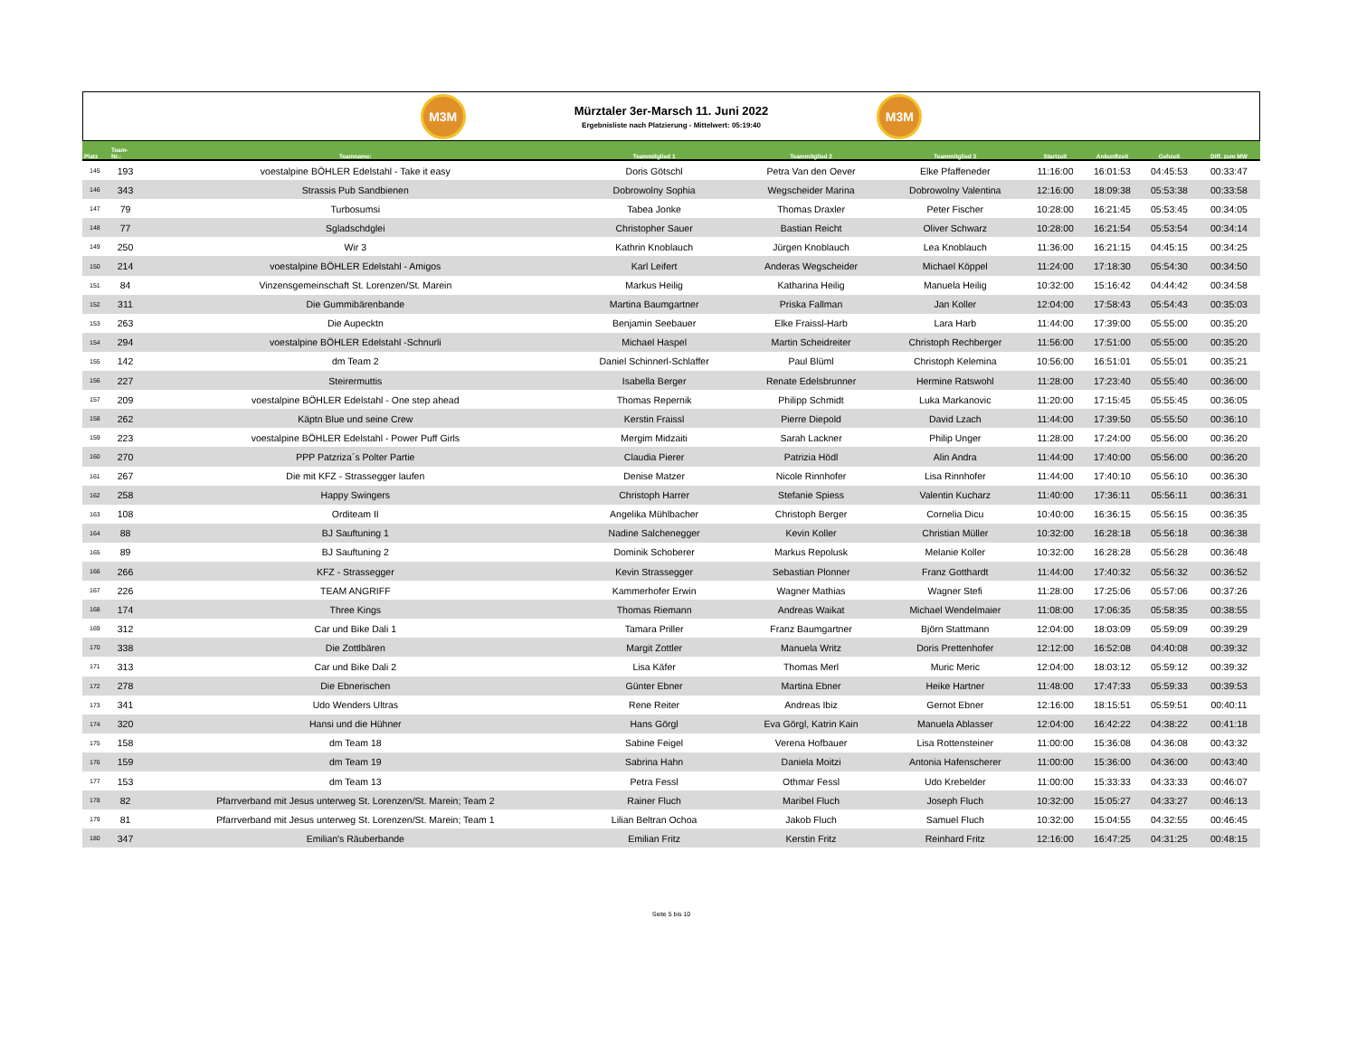M3M
Mürztaler 3er-Marsch 11. Juni 2022
Ergebnisliste nach Platzierung - Mittelwert: 05:19:40
M3M
| Platz | Team- Nr.: | Teamname: | Teammitglied 1 | Teammitglied 2 | Teammitglied 3 | Startzeit | Ankunftzeit | Gehzeit | Diff. zum MW |
| --- | --- | --- | --- | --- | --- | --- | --- | --- | --- |
| 145 | 193 | voestalpine BÖHLER Edelstahl - Take it easy | Doris Götschl | Petra Van den Oever | Elke Pfaffeneder | 11:16:00 | 16:01:53 | 04:45:53 | 00:33:47 |
| 146 | 343 | Strassis Pub Sandbienen | Dobrowolny Sophia | Wegscheider Marina | Dobrowolny Valentina | 12:16:00 | 18:09:38 | 05:53:38 | 00:33:58 |
| 147 | 79 | Turbosumsi | Tabea Jonke | Thomas Draxler | Peter Fischer | 10:28:00 | 16:21:45 | 05:53:45 | 00:34:05 |
| 148 | 77 | Sgladschdglei | Christopher Sauer | Bastian Reicht | Oliver Schwarz | 10:28:00 | 16:21:54 | 05:53:54 | 00:34:14 |
| 149 | 250 | Wir 3 | Kathrin Knoblauch | Jürgen Knoblauch | Lea Knoblauch | 11:36:00 | 16:21:15 | 04:45:15 | 00:34:25 |
| 150 | 214 | voestalpine BÖHLER Edelstahl - Amigos | Karl Leifert | Anderas Wegscheider | Michael Köppel | 11:24:00 | 17:18:30 | 05:54:30 | 00:34:50 |
| 151 | 84 | Vinzensgemeinschaft St. Lorenzen/St. Marein | Markus Heilig | Katharina Heilig | Manuela Heilig | 10:32:00 | 15:16:42 | 04:44:42 | 00:34:58 |
| 152 | 311 | Die Gummibärenbande | Martina Baumgartner | Priska Fallman | Jan Koller | 12:04:00 | 17:58:43 | 05:54:43 | 00:35:03 |
| 153 | 263 | Die Aupecktn | Benjamin Seebauer | Elke Fraissl-Harb | Lara Harb | 11:44:00 | 17:39:00 | 05:55:00 | 00:35:20 |
| 154 | 294 | voestalpine BÖHLER Edelstahl -Schnurli | Michael Haspel | Martin Scheidreiter | Christoph Rechberger | 11:56:00 | 17:51:00 | 05:55:00 | 00:35:20 |
| 155 | 142 | dm Team 2 | Daniel Schinnerl-Schlaffer | Paul Blüml | Christoph Kelemina | 10:56:00 | 16:51:01 | 05:55:01 | 00:35:21 |
| 156 | 227 | Steirermuttis | Isabella Berger | Renate Edelsbrunner | Hermine Ratswohl | 11:28:00 | 17:23:40 | 05:55:40 | 00:36:00 |
| 157 | 209 | voestalpine BÖHLER Edelstahl - One step ahead | Thomas Repernik | Philipp Schmidt | Luka Markanovic | 11:20:00 | 17:15:45 | 05:55:45 | 00:36:05 |
| 158 | 262 | Käptn Blue und seine Crew | Kerstin Fraissl | Pierre Diepold | David Lzach | 11:44:00 | 17:39:50 | 05:55:50 | 00:36:10 |
| 159 | 223 | voestalpine BÖHLER Edelstahl - Power Puff Girls | Mergim Midzaiti | Sarah Lackner | Philip Unger | 11:28:00 | 17:24:00 | 05:56:00 | 00:36:20 |
| 160 | 270 | PPP Patzriza´s Polter Partie | Claudia Pierer | Patrizia Hödl | Alin Andra | 11:44:00 | 17:40:00 | 05:56:00 | 00:36:20 |
| 161 | 267 | Die mit KFZ - Strassegger laufen | Denise Matzer | Nicole Rinnhofer | Lisa Rinnhofer | 11:44:00 | 17:40:10 | 05:56:10 | 00:36:30 |
| 162 | 258 | Happy Swingers | Christoph Harrer | Stefanie Spiess | Valentin Kucharz | 11:40:00 | 17:36:11 | 05:56:11 | 00:36:31 |
| 163 | 108 | Orditeam II | Angelika Mühlbacher | Christoph Berger | Cornelia Dicu | 10:40:00 | 16:36:15 | 05:56:15 | 00:36:35 |
| 164 | 88 | BJ Sauftuning 1 | Nadine Salchenegger | Kevin Koller | Christian Müller | 10:32:00 | 16:28:18 | 05:56:18 | 00:36:38 |
| 165 | 89 | BJ Sauftuning 2 | Dominik Schoberer | Markus Repolusk | Melanie Koller | 10:32:00 | 16:28:28 | 05:56:28 | 00:36:48 |
| 166 | 266 | KFZ - Strassegger | Kevin Strassegger | Sebastian Plonner | Franz Gotthardt | 11:44:00 | 17:40:32 | 05:56:32 | 00:36:52 |
| 167 | 226 | TEAM ANGRIFF | Kammerhofer Erwin | Wagner Mathias | Wagner Stefi | 11:28:00 | 17:25:06 | 05:57:06 | 00:37:26 |
| 168 | 174 | Three Kings | Thomas Riemann | Andreas Waikat | Michael Wendelmaier | 11:08:00 | 17:06:35 | 05:58:35 | 00:38:55 |
| 169 | 312 | Car und Bike Dali 1 | Tamara Priller | Franz Baumgartner | Björn Stattmann | 12:04:00 | 18:03:09 | 05:59:09 | 00:39:29 |
| 170 | 338 | Die Zottlbären | Margit Zottler | Manuela Writz | Doris Prettenhofer | 12:12:00 | 16:52:08 | 04:40:08 | 00:39:32 |
| 171 | 313 | Car und Bike Dali 2 | Lisa Käfer | Thomas Merl | Muric Meric | 12:04:00 | 18:03:12 | 05:59:12 | 00:39:32 |
| 172 | 278 | Die Ebnerischen | Günter Ebner | Martina Ebner | Heike Hartner | 11:48:00 | 17:47:33 | 05:59:33 | 00:39:53 |
| 173 | 341 | Udo Wenders Ultras | Rene Reiter | Andreas Ibiz | Gernot Ebner | 12:16:00 | 18:15:51 | 05:59:51 | 00:40:11 |
| 174 | 320 | Hansi und die Hühner | Hans Görgl | Eva Görgl, Katrin Kain | Manuela Ablasser | 12:04:00 | 16:42:22 | 04:38:22 | 00:41:18 |
| 175 | 158 | dm Team 18 | Sabine Feigel | Verena Hofbauer | Lisa Rottensteiner | 11:00:00 | 15:36:08 | 04:36:08 | 00:43:32 |
| 176 | 159 | dm Team 19 | Sabrina Hahn | Daniela Moitzi | Antonia Hafenscherer | 11:00:00 | 15:36:00 | 04:36:00 | 00:43:40 |
| 177 | 153 | dm Team 13 | Petra Fessl | Othmar Fessl | Udo Krebelder | 11:00:00 | 15:33:33 | 04:33:33 | 00:46:07 |
| 178 | 82 | Pfarrverband mit Jesus unterweg St. Lorenzen/St. Marein; Team 2 | Rainer Fluch | Maribel Fluch | Joseph Fluch | 10:32:00 | 15:05:27 | 04:33:27 | 00:46:13 |
| 179 | 81 | Pfarrverband mit Jesus unterweg St. Lorenzen/St. Marein; Team 1 | Lilian Beltran Ochoa | Jakob Fluch | Samuel Fluch | 10:32:00 | 15:04:55 | 04:32:55 | 00:46:45 |
| 180 | 347 | Emilian's Räuberbande | Emilian Fritz | Kerstin Fritz | Reinhard Fritz | 12:16:00 | 16:47:25 | 04:31:25 | 00:48:15 |
Seite 5 bis 10